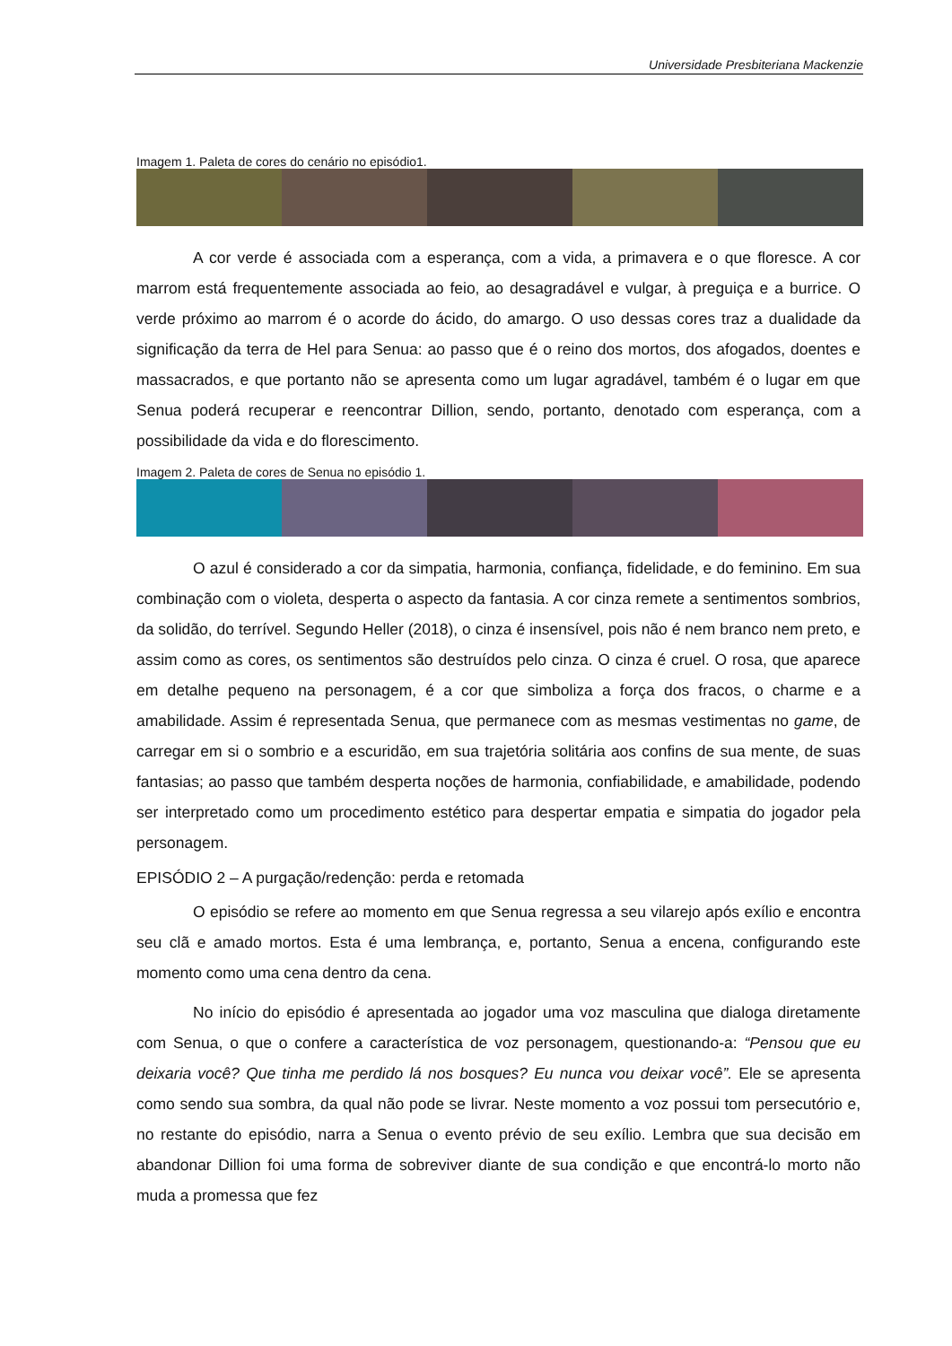Universidade Presbiteriana Mackenzie
Imagem 1. Paleta de cores do cenário no episódio1.
A cor verde é associada com a esperança, com a vida, a primavera e o que floresce. A cor marrom está frequentemente associada ao feio, ao desagradável e vulgar, à preguiça e a burrice. O verde próximo ao marrom é o acorde do ácido, do amargo. O uso dessas cores traz a dualidade da significação da terra de Hel para Senua: ao passo que é o reino dos mortos, dos afogados, doentes e massacrados, e que portanto não se apresenta como um lugar agradável, também é o lugar em que Senua poderá recuperar e reencontrar Dillion, sendo, portanto, denotado com esperança, com a possibilidade da vida e do florescimento.
Imagem 2. Paleta de cores de Senua no episódio 1.
O azul é considerado a cor da simpatia, harmonia, confiança, fidelidade, e do feminino. Em sua combinação com o violeta, desperta o aspecto da fantasia. A cor cinza remete a sentimentos sombrios, da solidão, do terrível. Segundo Heller (2018), o cinza é insensível, pois não é nem branco nem preto, e assim como as cores, os sentimentos são destruídos pelo cinza. O cinza é cruel. O rosa, que aparece em detalhe pequeno na personagem, é a cor que simboliza a força dos fracos, o charme e a amabilidade. Assim é representada Senua, que permanece com as mesmas vestimentas no game, de carregar em si o sombrio e a escuridão, em sua trajetória solitária aos confins de sua mente, de suas fantasias; ao passo que também desperta noções de harmonia, confiabilidade, e amabilidade, podendo ser interpretado como um procedimento estético para despertar empatia e simpatia do jogador pela personagem.
EPISÓDIO 2 – A purgação/redenção: perda e retomada
O episódio se refere ao momento em que Senua regressa a seu vilarejo após exílio e encontra seu clã e amado mortos. Esta é uma lembrança, e, portanto, Senua a encena, configurando este momento como uma cena dentro da cena.
No início do episódio é apresentada ao jogador uma voz masculina que dialoga diretamente com Senua, o que o confere a característica de voz personagem, questionando-a: “Pensou que eu deixaria você? Que tinha me perdido lá nos bosques? Eu nunca vou deixar você”. Ele se apresenta como sendo sua sombra, da qual não pode se livrar. Neste momento a voz possui tom persecutório e, no restante do episódio, narra a Senua o evento prévio de seu exílio. Lembra que sua decisão em abandonar Dillion foi uma forma de sobreviver diante de sua condição e que encontrá-lo morto não muda a promessa que fez